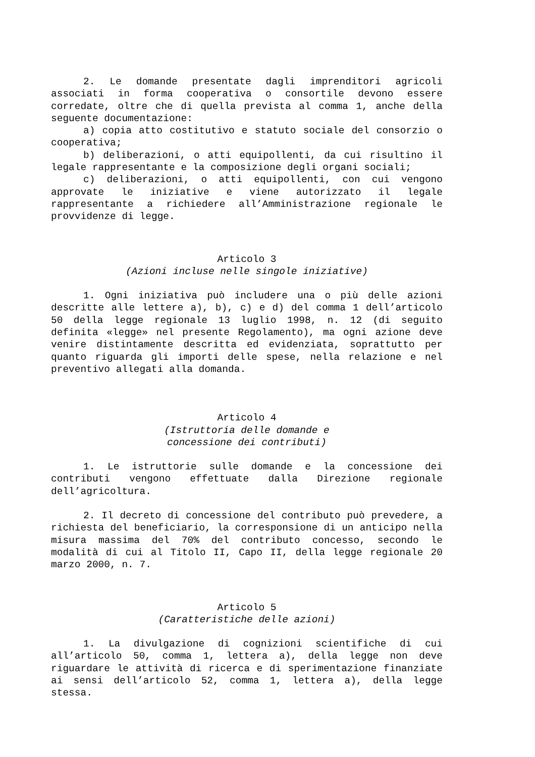2. Le domande presentate dagli imprenditori agricoli associati in forma cooperativa o consortile devono essere corredate, oltre che di quella prevista al comma 1, anche della seguente documentazione:
a) copia atto costitutivo e statuto sociale del consorzio o cooperativa;
b) deliberazioni, o atti equipollenti, da cui risultino il legale rappresentante e la composizione degli organi sociali;
c) deliberazioni, o atti equipollenti, con cui vengono approvate le iniziative e viene autorizzato il legale rappresentante a richiedere all’Amministrazione regionale le provvidenze di legge.
Articolo 3
(Azioni incluse nelle singole iniziative)
1. Ogni iniziativa può includere una o più delle azioni descritte alle lettere a), b), c) e d) del comma 1 dell’articolo 50 della legge regionale 13 luglio 1998, n. 12 (di seguito definita «legge» nel presente Regolamento), ma ogni azione deve venire distintamente descritta ed evidenziata, soprattutto per quanto riguarda gli importi delle spese, nella relazione e nel preventivo allegati alla domanda.
Articolo 4
(Istruttoria delle domande e
concessione dei contributi)
1. Le istruttorie sulle domande e la concessione dei contributi vengono effettuate dalla Direzione regionale dell’agricoltura.
2. Il decreto di concessione del contributo può prevedere, a richiesta del beneficiario, la corresponsione di un anticipo nella misura massima del 70% del contributo concesso, secondo le modalità di cui al Titolo II, Capo II, della legge regionale 20 marzo 2000, n. 7.
Articolo 5
(Caratteristiche delle azioni)
1. La divulgazione di cognizioni scientifiche di cui all’articolo 50, comma 1, lettera a), della legge non deve riguardare le attività di ricerca e di sperimentazione finanziate ai sensi dell’articolo 52, comma 1, lettera a), della legge stessa.